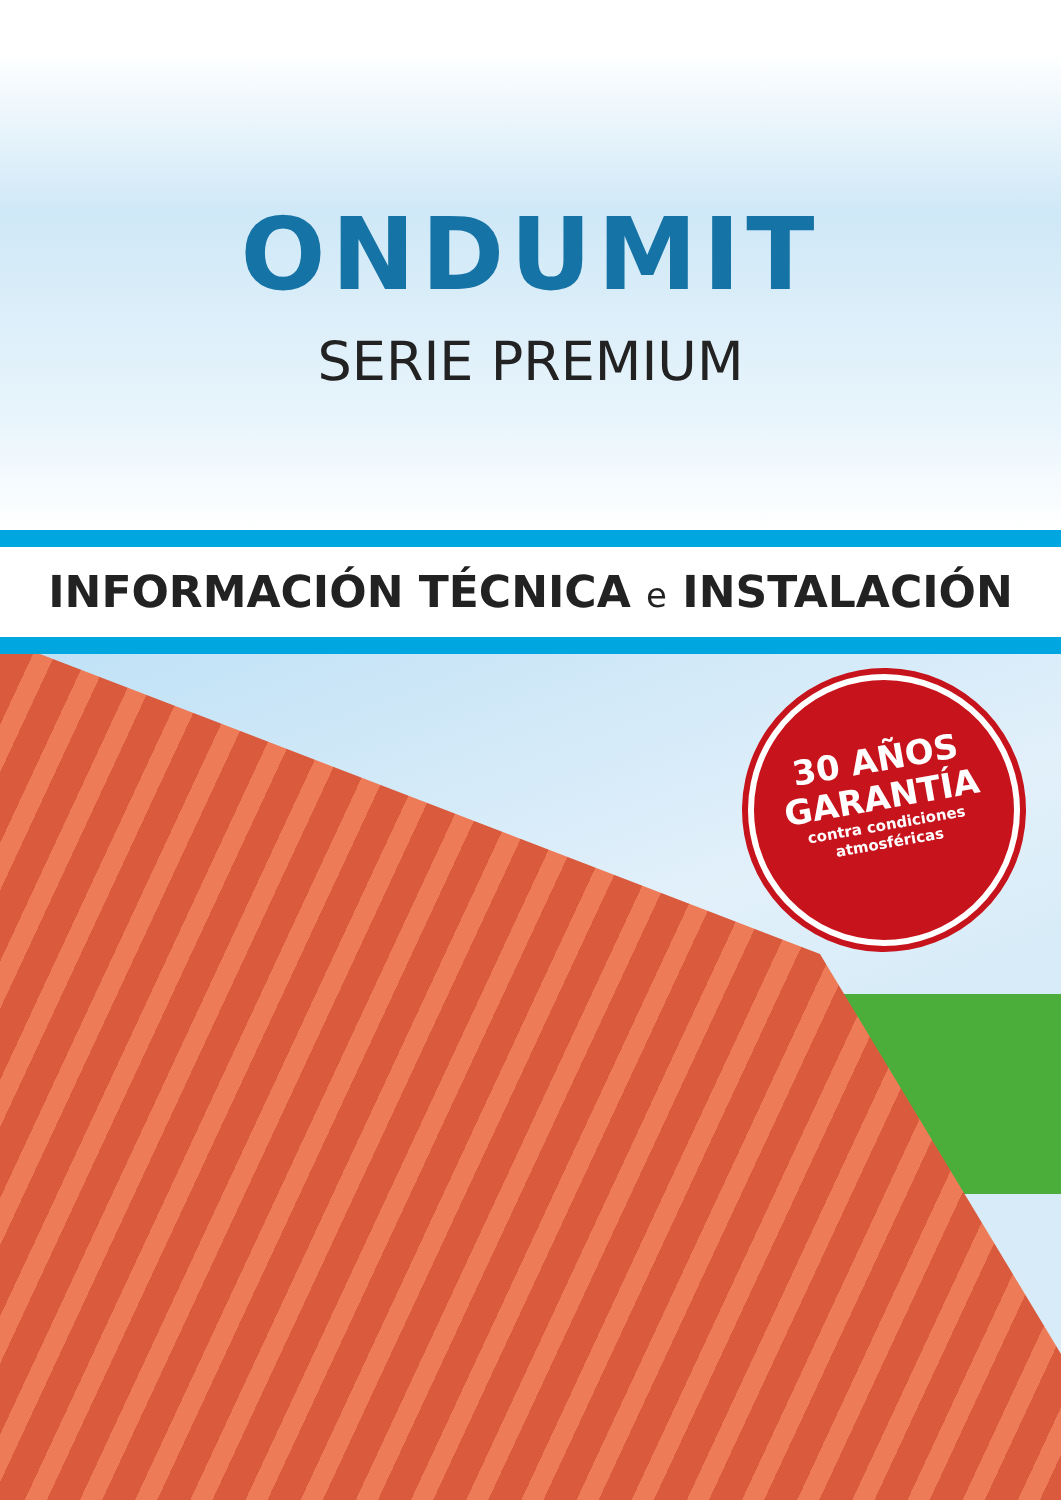ONDUMIT
SERIE PREMIUM
INFORMACIÓN TÉCNICA e INSTALACIÓN
30 AÑOS
GARANTÍA
contra condiciones
atmosféricas